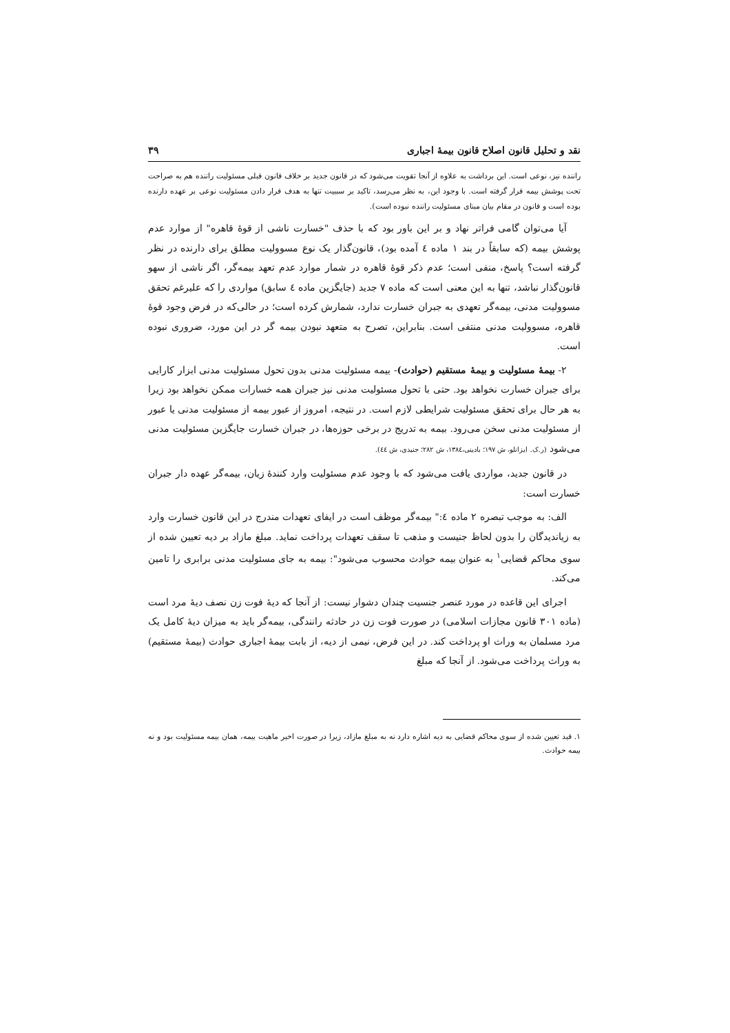نقد و تحلیل قانون اصلاح قانون بیمهٔ اجباری ۳۹
راننده نیز، نوعی است. این برداشت به علاوه از آنجا تقویت می‌شود که در قانون جدید بر خلاف قانون قبلی مسئولیت راننده هم به صراحت تحت پوشش بیمه قرار گرفته است. با وجود این، به نظر می‌رسد، تاکید بر سببیت تنها به هدف قرار دادن مسئولیت نوعی بر عهده دارنده بوده است و قانون در مقام بیان مبنای مسئولیت راننده نبوده است).
آیا می‌توان گامی فراتر نهاد و بر این باور بود که با حذف "خسارت ناشی از قوهٔ قاهره" از موارد عدم پوشش بیمه (که سابقاً در بند ۱ ماده ٤ آمده بود)، قانون‌گذار یک نوع مسوولیت مطلق برای دارنده در نظر گرفته است؟ پاسخ، منفی است؛ عدم ذکر قوهٔ قاهره در شمار موارد عدم تعهد بیمه‌گر، اگر ناشی از سهو قانون‌گذار نباشد، تنها به این معنی است که ماده ۷ جدید (جایگزین ماده ٤ سابق) مواردی را که علیرغم تحقق مسوولیت مدنی، بیمه‌گر تعهدی به جبران خسارت ندارد، شمارش کرده است؛ در حالی‌که در فرض وجود قوهٔ قاهره، مسوولیت مدنی منتفی است. بنابراین، تصرح به متعهد نبودن بیمه گر در این مورد، ضروری نبوده است.
۲- بیمهٔ مسئولیت و بیمهٔ مستقیم (حوادث)- بیمه مسئولیت مدنی بدون تحول مسئولیت مدنی ابزار کارایی برای جبران خسارت نخواهد بود. حتی با تحول مسئولیت مدنی نیز جبران همه خسارات ممکن نخواهد بود زیرا به هر حال برای تحقق مسئولیت شرایطی لازم است. در نتیجه، امروز از عبور بیمه از مسئولیت مدنی یا عبور از مسئولیت مدنی سخن می‌رود. بیمه به تدریج در برخی حوزه‌ها، در جبران خسارت جایگزین مسئولیت مدنی می‌شود (ر.ک. ایزانلو، ش ۱۹۷؛ بادینی،١٣٨٤، ش ۲۸۲؛ جنیدی، ش ٤٤).
در قانون جدید، مواردی یافت می‌شود که با وجود عدم مسئولیت وارد کنندهٔ زیان، بیمه‌گر عهده دار جبران خسارت است:
الف: به موجب تبصره ۲ ماده ٤:" بیمه‌گر موظف است در ایفای تعهدات مندرج در این قانون خسارت وارد به زیاندیدگان را بدون لحاظ جنیست و مذهب تا سقف تعهدات پرداخت نماید. مبلغ مازاد بر دیه تعیین شده از سوی محاکم قضایی<sup>۱</sup> به عنوان بیمه حوادث محسوب می‌شود": بیمه به جای مسئولیت مدنی برابری را تامین می‌کند.
اجرای این قاعده در مورد عنصر جنسیت چندان دشوار نیست: از آنجا که دیهٔ فوت زن نصف دیهٔ مرد است (ماده ۳۰۱ قانون مجازات اسلامی) در صورت فوت زن در حادثه رانندگی، بیمه‌گر باید به میزان دیهٔ کامل یک مرد مسلمان به وراث او پرداخت کند. در این فرض، نیمی از دیه، از بابت بیمهٔ اجباری حوادث (بیمهٔ مستقیم) به وراث پرداخت می‌شود. از آنجا که مبلغ
۱. قید تعیین شده از سوی محاکم قضایی به دیه اشاره دارد نه به مبلغ مازاد، زیرا در صورت اخیر ماهیت بیمه، همان بیمه مسئولیت بود و نه بیمه حوادث.